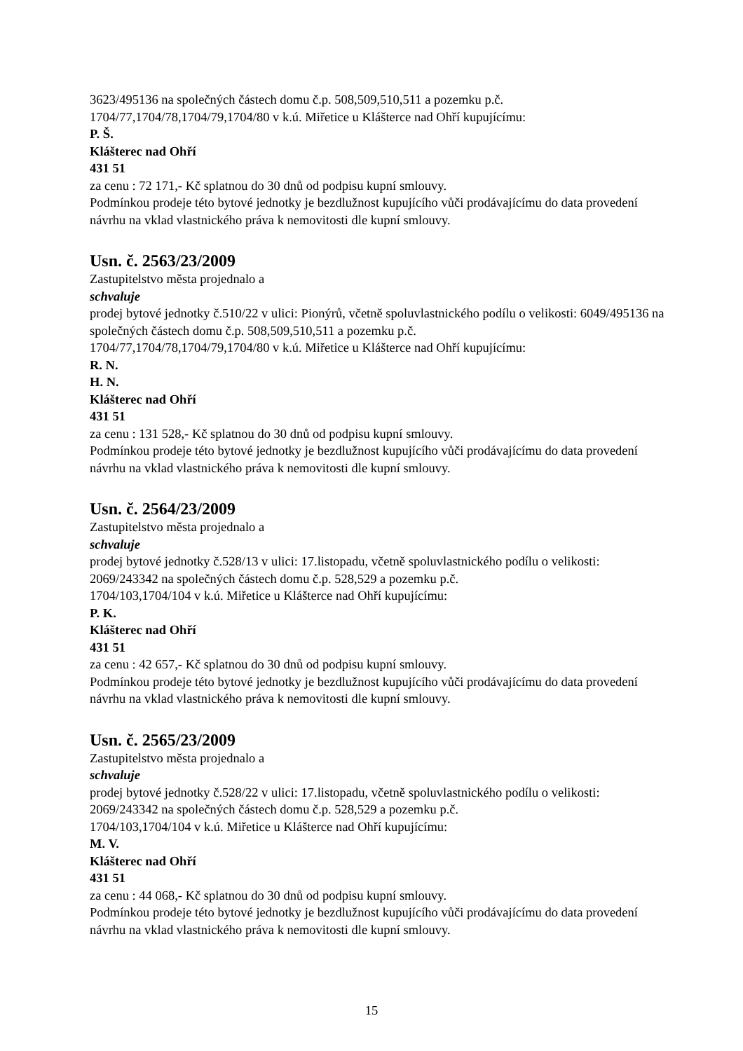3623/495136 na společných částech domu č.p. 508,509,510,511 a pozemku p.č.
1704/77,1704/78,1704/79,1704/80 v k.ú. Miřetice u Klášterce nad Ohří kupujícímu:
P. Š.
Klášterec nad Ohří
431 51
za cenu : 72 171,- Kč splatnou do 30 dnů od podpisu kupní smlouvy.
Podmínkou prodeje této bytové jednotky je bezdlužnost kupujícího vůči prodávajícímu do data provedení návrhu na vklad vlastnického práva k nemovitosti dle kupní smlouvy.
Usn. č. 2563/23/2009
Zastupitelstvo města projednalo a
schvaluje
prodej bytové jednotky č.510/22 v ulici: Pionýrů, včetně spoluvlastnického podílu o velikosti: 6049/495136 na společných částech domu č.p. 508,509,510,511 a pozemku p.č.
1704/77,1704/78,1704/79,1704/80 v k.ú. Miřetice u Klášterce nad Ohří kupujícímu:
R. N.
H. N.
Klášterec nad Ohří
431 51
za cenu : 131 528,- Kč splatnou do 30 dnů od podpisu kupní smlouvy.
Podmínkou prodeje této bytové jednotky je bezdlužnost kupujícího vůči prodávajícímu do data provedení návrhu na vklad vlastnického práva k nemovitosti dle kupní smlouvy.
Usn. č. 2564/23/2009
Zastupitelstvo města projednalo a
schvaluje
prodej bytové jednotky č.528/13 v ulici: 17.listopadu, včetně spoluvlastnického podílu o velikosti: 2069/243342 na společných částech domu č.p. 528,529 a pozemku p.č.
1704/103,1704/104 v k.ú. Miřetice u Klášterce nad Ohří kupujícímu:
P. K.
Klášterec nad Ohří
431 51
za cenu : 42 657,- Kč splatnou do 30 dnů od podpisu kupní smlouvy.
Podmínkou prodeje této bytové jednotky je bezdlužnost kupujícího vůči prodávajícímu do data provedení návrhu na vklad vlastnického práva k nemovitosti dle kupní smlouvy.
Usn. č. 2565/23/2009
Zastupitelstvo města projednalo a
schvaluje
prodej bytové jednotky č.528/22 v ulici: 17.listopadu, včetně spoluvlastnického podílu o velikosti: 2069/243342 na společných částech domu č.p. 528,529 a pozemku p.č.
1704/103,1704/104 v k.ú. Miřetice u Klášterce nad Ohří kupujícímu:
M. V.
Klášterec nad Ohří
431 51
za cenu : 44 068,- Kč splatnou do 30 dnů od podpisu kupní smlouvy.
Podmínkou prodeje této bytové jednotky je bezdlužnost kupujícího vůči prodávajícímu do data provedení návrhu na vklad vlastnického práva k nemovitosti dle kupní smlouvy.
15